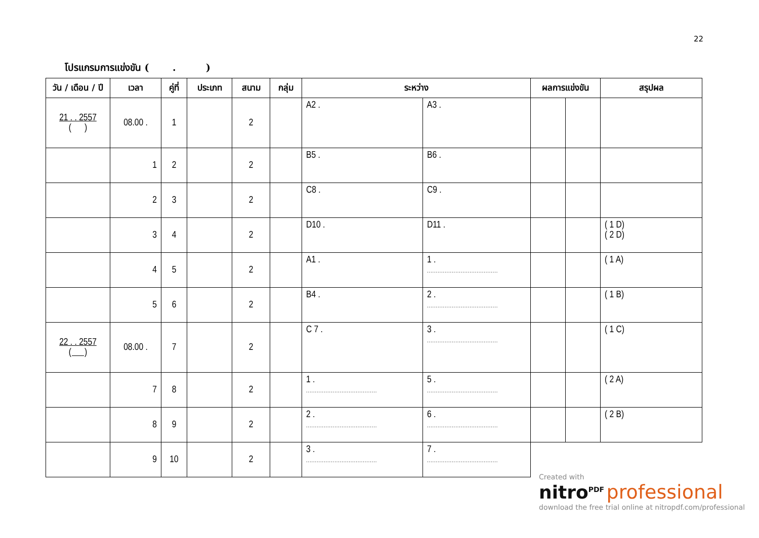22
โปรแกรมการแข่งขัน ( . )
| วัน / เดือน / ปี | เวลา | คู่ที่ | ประเภท | สนาม | กลุ่ม | ระหว่าง | | ผลการแข่งขัน | | สรุปผล |
| --- | --- | --- | --- | --- | --- | --- | --- | --- | --- | --- |
| 21 . . 2557 ( ) | 08.00 . | 1 | | 2 | | A2 . | A3 . | | | |
| | 1 | 2 | | 2 | | B5 . | B6 . | | | |
| | 2 | 3 | | 2 | | C8 . | C9 . | | | |
| | 3 | 4 | | 2 | | D10 . | D11 . | | | ( 1 D) ( 2 D) |
| | 4 | 5 | | 2 | | A1 . | 1 . ........................................ | | | ( 1 A) |
| | 5 | 6 | | 2 | | B4 . | 2 . ........................................ | | | ( 1 B) |
| 22 . . 2557 ( ) | 08.00 . | 7 | | 2 | | C 7 . | 3 . ........................................ | | | ( 1 C) |
| | 7 | 8 | | 2 | | 1 . ........................................ | 5 . ........................................ | | | ( 2 A) |
| | 8 | 9 | | 2 | | 2 . ........................................ | 6 . ........................................ | | | ( 2 B) |
| | 9 | 10 | | 2 | | 3 . ........................................ | 7 . ........................................ | | | |
Created with
nitro<sup>PDF</sup> professional
download the free trial online at nitropdf.com/professional